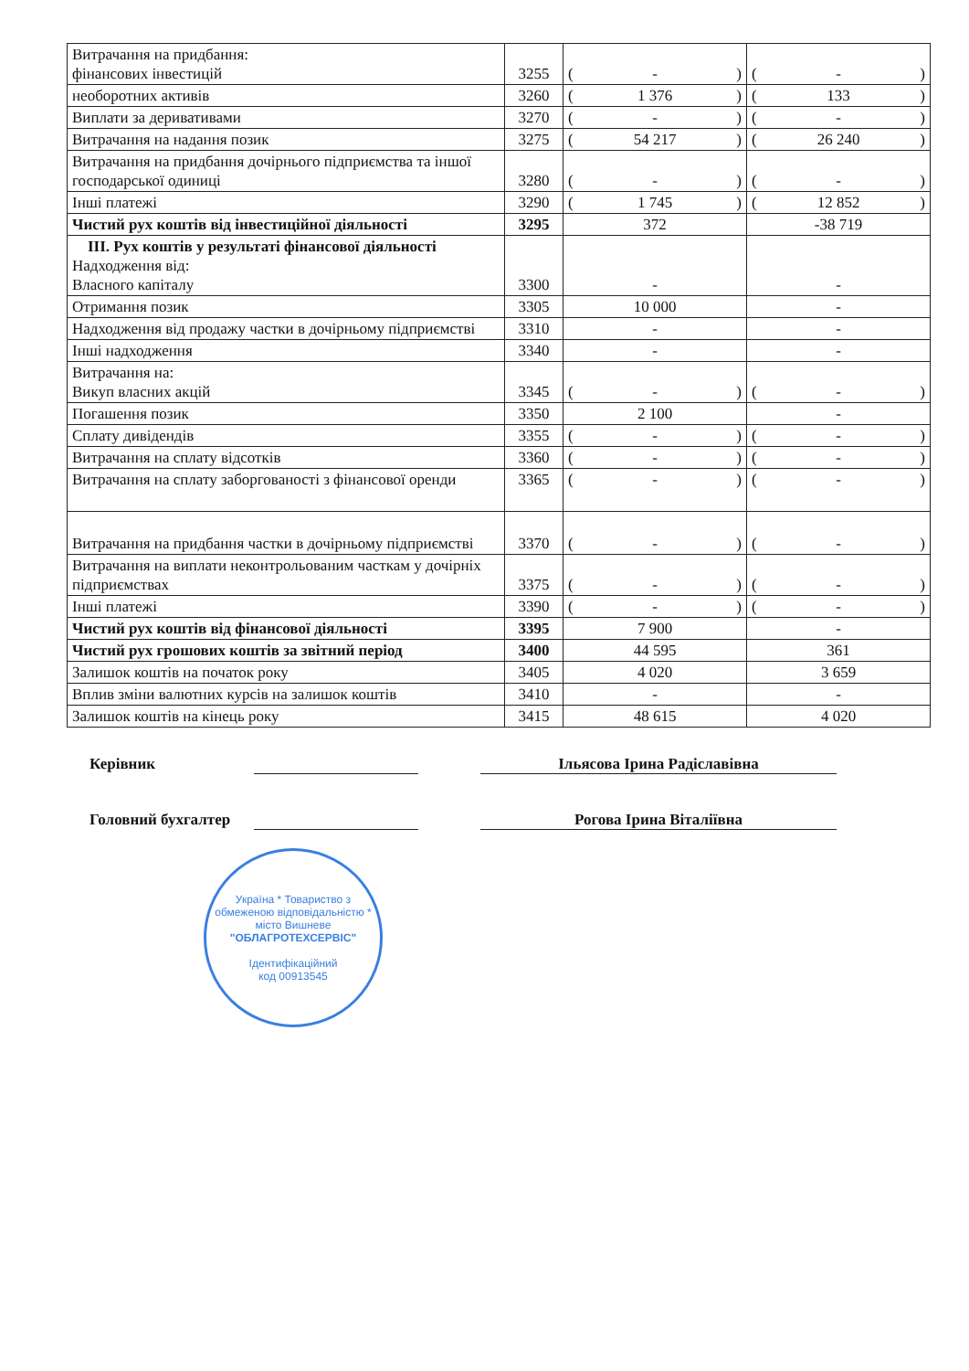| Витрачання на придбання: фінансових інвестицій | 3255 | ( - ) | ( - ) |
| необоротних активів | 3260 | ( 1 376 ) | ( 133 ) |
| Виплати за деривативами | 3270 | ( - ) | ( - ) |
| Витрачання на надання позик | 3275 | ( 54 217 ) | ( 26 240 ) |
| Витрачання на придбання дочірнього підприємства та іншої господарської одиниці | 3280 | ( - ) | ( - ) |
| Інші платежі | 3290 | ( 1 745 ) | ( 12 852 ) |
| Чистий рух коштів від інвестиційної діяльності | 3295 | 372 | -38 719 |
| III. Рух коштів у результаті фінансової діяльності Надходження від: Власного капіталу | 3300 | - | - |
| Отримання позик | 3305 | 10 000 | - |
| Надходження від продажу частки в дочірньому підприємстві | 3310 | - | - |
| Інші надходження | 3340 | - | - |
| Витрачання на: Викуп власних акцій | 3345 | ( - ) | ( - ) |
| Погашення позик | 3350 | 2 100 | - |
| Сплату дивідендів | 3355 | ( - ) | ( - ) |
| Витрачання на сплату відсотків | 3360 | ( - ) | ( - ) |
| Витрачання на сплату заборгованості з фінансової оренди | 3365 | ( - ) | ( - ) |
| Витрачання на придбання частки в дочірньому підприємстві | 3370 | ( - ) | ( - ) |
| Витрачання на виплати неконтрольованим часткам у дочірніх підприємствах | 3375 | ( - ) | ( - ) |
| Інші платежі | 3390 | ( - ) | ( - ) |
| Чистий рух коштів від фінансової діяльності | 3395 | 7 900 | - |
| Чистий рух грошових коштів за звітний період | 3400 | 44 595 | 361 |
| Залишок коштів на початок року | 3405 | 4 020 | 3 659 |
| Вплив зміни валютних курсів на залишок коштів | 3410 | - | - |
| Залишок коштів на кінець року | 3415 | 48 615 | 4 020 |
Керівник Ільясова Ірина Радіславівна
Головний бухгалтер
Рогова Ірина Віталіївна
Україна * Товариство з обмеженою відповідальністю * місто Вишневе
"ОБЛАГРОТЕХСЕРВІС"
Ідентифікаційний
код 00913545